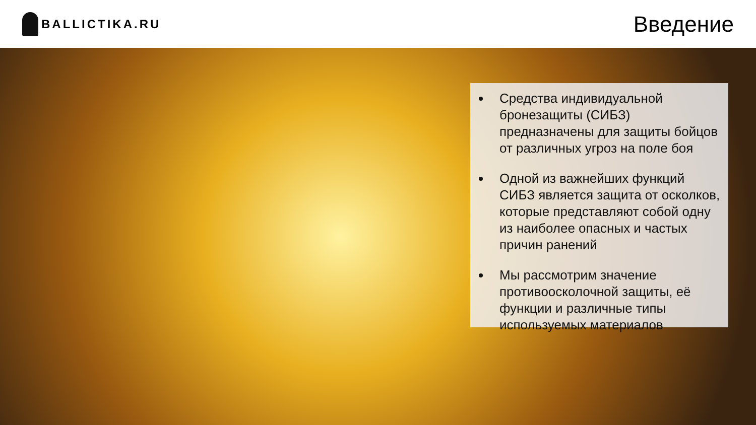BALLICTIKA.RU
Введение
Средства индивидуальной бронезащиты (СИБЗ) предназначены для защиты бойцов от различных угроз на поле боя
Одной из важнейших функций СИБЗ является защита от осколков, которые представляют собой одну из наиболее опасных и частых причин ранений
Мы рассмотрим значение противоосколочной защиты, её функции и различные типы используемых материалов